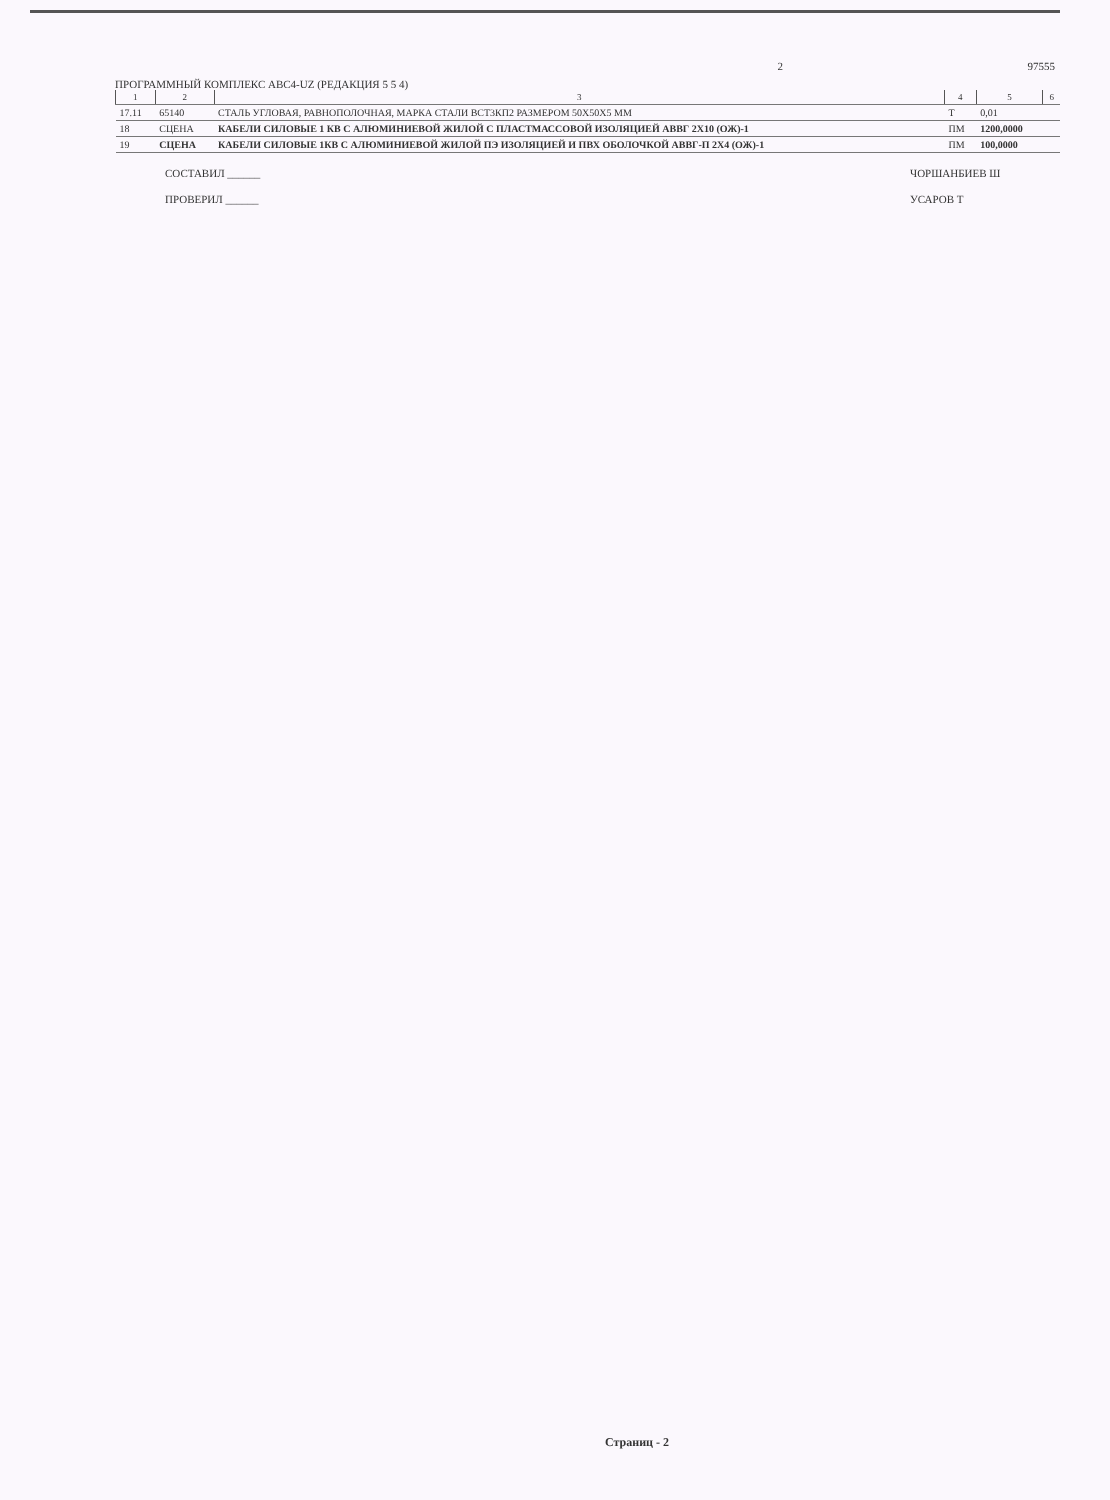ПРОГРАММНЫЙ КОМПЛЕКС ABC4-UZ (РЕДАКЦИЯ 5 5 4)
2 97555
| 1 | 2 | 3 | 4 | 5 | 6 |
| --- | --- | --- | --- | --- | --- |
| 17.11 | 65140 | СТАЛЬ УГЛОВАЯ, РАВНОПОЛОЧНАЯ, МАРКА СТАЛИ ВСТ3КП2 РАЗМЕРОМ 50Х50Х5 ММ | Т | 0,01 | |
| 18 | СЦЕНА | КАБЕЛИ СИЛОВЫЕ 1 КВ С АЛЮМИНИЕВОЙ ЖИЛОЙ С ПЛАСТМАССОВОЙ ИЗОЛЯЦИЕЙ АВВГ 2Х10 (ОЖ)-1 | ПМ | 1200,0000 | |
| 19 | СЦЕНА | КАБЕЛИ СИЛОВЫЕ 1КВ С АЛЮМИНИЕВОЙ ЖИЛОЙ ПЭ ИЗОЛЯЦИЕЙ И ПВХ ОБОЛОЧКОЙ АВВГ-П 2Х4 (ОЖ)-1 | ПМ | 100,0000 | |
СОСТАВИЛ ______ ЧОРШАНБИЕВ Ш
ПРОВЕРИЛ ______ УСАРОВ Т
Страниц - 2